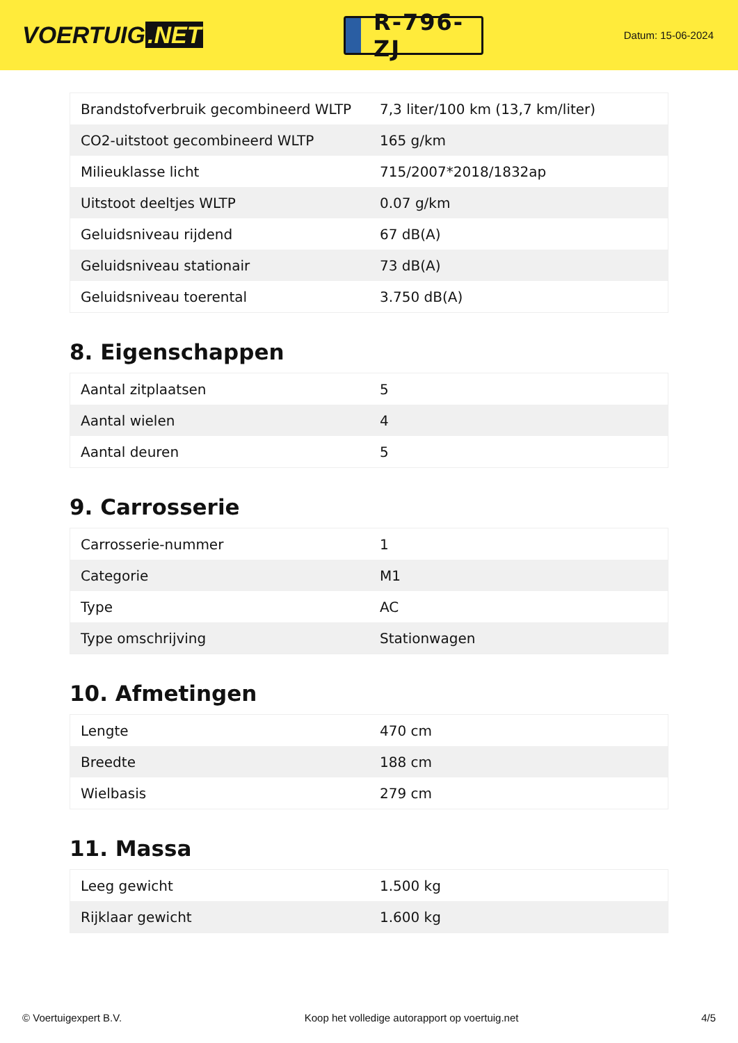VOERTUIG.NET
R-796-ZJ
Datum: 15-06-2024
| Brandstofverbruik gecombineerd WLTP | 7,3 liter/100 km (13,7 km/liter) |
| CO2-uitstoot gecombineerd WLTP | 165 g/km |
| Milieuklasse licht | 715/2007*2018/1832ap |
| Uitstoot deeltjes WLTP | 0.07 g/km |
| Geluidsniveau rijdend | 67 dB(A) |
| Geluidsniveau stationair | 73 dB(A) |
| Geluidsniveau toerental | 3.750 dB(A) |
8. Eigenschappen
| Aantal zitplaatsen | 5 |
| Aantal wielen | 4 |
| Aantal deuren | 5 |
9. Carrosserie
| Carrosserie-nummer | 1 |
| Categorie | M1 |
| Type | AC |
| Type omschrijving | Stationwagen |
10. Afmetingen
| Lengte | 470 cm |
| Breedte | 188 cm |
| Wielbasis | 279 cm |
11. Massa
| Leeg gewicht | 1.500 kg |
| Rijklaar gewicht | 1.600 kg |
© Voertuigexpert B.V. Koop het volledige autorapport op voertuig.net 4/5